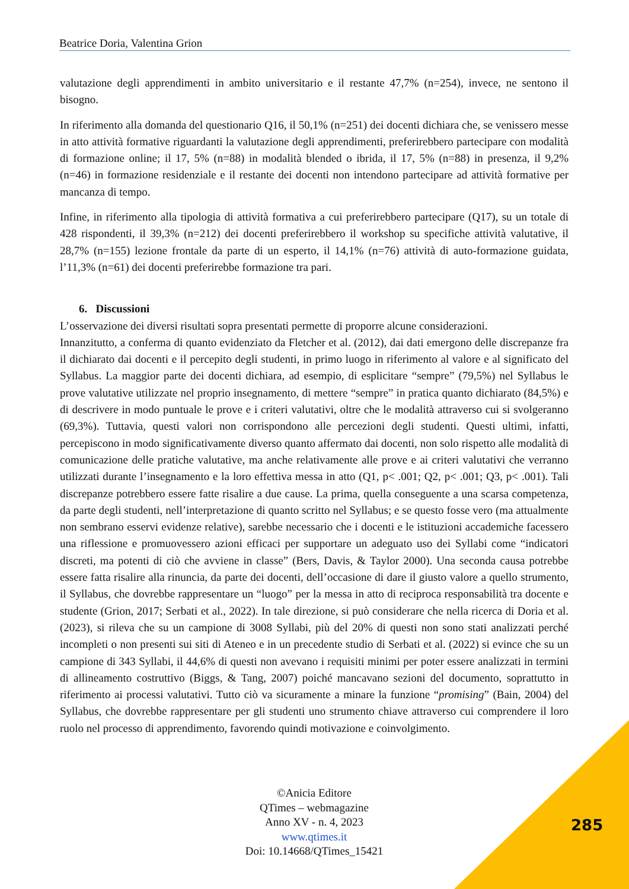Beatrice Doria, Valentina Grion
valutazione degli apprendimenti in ambito universitario e il restante 47,7% (n=254), invece, ne sentono il bisogno.
In riferimento alla domanda del questionario Q16, il 50,1% (n=251) dei docenti dichiara che, se venissero messe in atto attività formative riguardanti la valutazione degli apprendimenti, preferirebbero partecipare con modalità di formazione online; il 17, 5% (n=88) in modalità blended o ibrida, il 17, 5% (n=88) in presenza, il 9,2% (n=46) in formazione residenziale e il restante dei docenti non intendono partecipare ad attività formative per mancanza di tempo.
Infine, in riferimento alla tipologia di attività formativa a cui preferirebbero partecipare (Q17), su un totale di 428 rispondenti, il 39,3% (n=212) dei docenti preferirebbero il workshop su specifiche attività valutative, il 28,7% (n=155) lezione frontale da parte di un esperto, il 14,1% (n=76) attività di auto-formazione guidata, l’11,3% (n=61) dei docenti preferirebbe formazione tra pari.
6. Discussioni
L’osservazione dei diversi risultati sopra presentati permette di proporre alcune considerazioni.
Innanzitutto, a conferma di quanto evidenziato da Fletcher et al. (2012), dai dati emergono delle discrepanze fra il dichiarato dai docenti e il percepito degli studenti, in primo luogo in riferimento al valore e al significato del Syllabus. La maggior parte dei docenti dichiara, ad esempio, di esplicitare “sempre” (79,5%) nel Syllabus le prove valutative utilizzate nel proprio insegnamento, di mettere “sempre” in pratica quanto dichiarato (84,5%) e di descrivere in modo puntuale le prove e i criteri valutativi, oltre che le modalità attraverso cui si svolgeranno (69,3%). Tuttavia, questi valori non corrispondono alle percezioni degli studenti. Questi ultimi, infatti, percepiscono in modo significativamente diverso quanto affermato dai docenti, non solo rispetto alle modalità di comunicazione delle pratiche valutative, ma anche relativamente alle prove e ai criteri valutativi che verranno utilizzati durante l’insegnamento e la loro effettiva messa in atto (Q1, p< .001; Q2, p< .001; Q3, p< .001). Tali discrepanze potrebbero essere fatte risalire a due cause. La prima, quella conseguente a una scarsa competenza, da parte degli studenti, nell’interpretazione di quanto scritto nel Syllabus; e se questo fosse vero (ma attualmente non sembrano esservi evidenze relative), sarebbe necessario che i docenti e le istituzioni accademiche facessero una riflessione e promuovessero azioni efficaci per supportare un adeguato uso dei Syllabi come “indicatori discreti, ma potenti di ciò che avviene in classe” (Bers, Davis, & Taylor 2000). Una seconda causa potrebbe essere fatta risalire alla rinuncia, da parte dei docenti, dell’occasione di dare il giusto valore a quello strumento, il Syllabus, che dovrebbe rappresentare un “luogo” per la messa in atto di reciproca responsabilità tra docente e studente (Grion, 2017; Serbati et al., 2022). In tale direzione, si può considerare che nella ricerca di Doria et al. (2023), si rileva che su un campione di 3008 Syllabi, più del 20% di questi non sono stati analizzati perché incompleti o non presenti sui siti di Ateneo e in un precedente studio di Serbati et al. (2022) si evince che su un campione di 343 Syllabi, il 44,6% di questi non avevano i requisiti minimi per poter essere analizzati in termini di allineamento costruttivo (Biggs, & Tang, 2007) poiché mancavano sezioni del documento, soprattutto in riferimento ai processi valutativi. Tutto ciò va sicuramente a minare la funzione “promising” (Bain, 2004) del Syllabus, che dovrebbe rappresentare per gli studenti uno strumento chiave attraverso cui comprendere il loro ruolo nel processo di apprendimento, favorendo quindi motivazione e coinvolgimento.
©Anicia Editore
QTimes – webmagazine
Anno XV - n. 4, 2023
www.qtimes.it
Doi: 10.14668/QTimes_15421
285